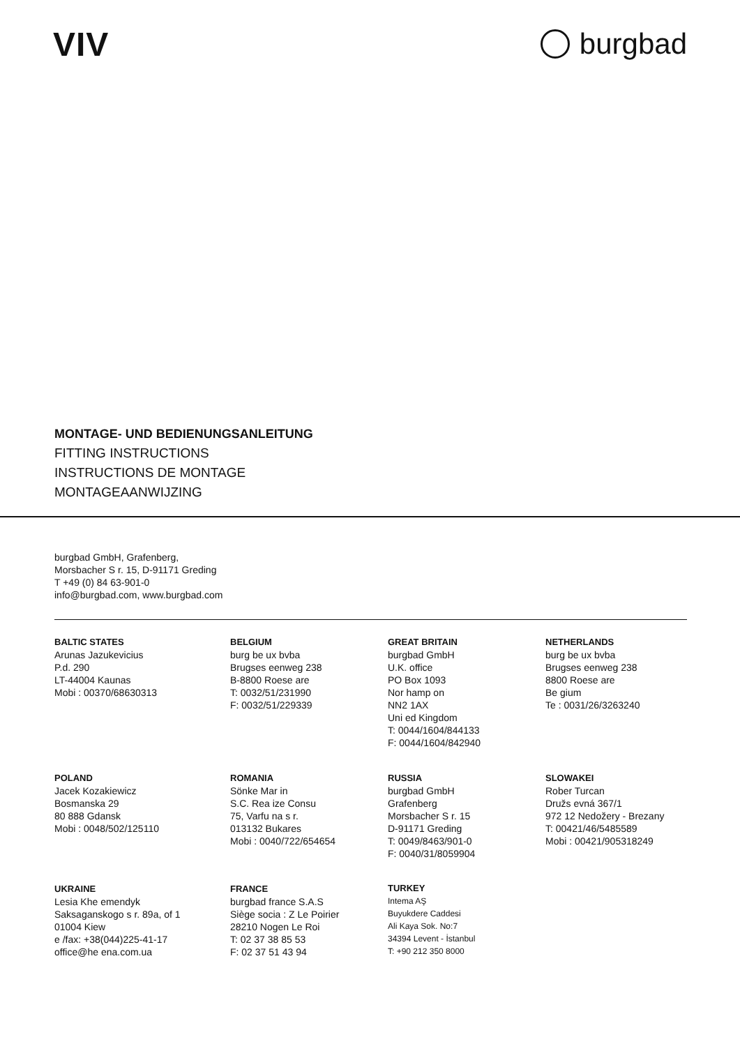VIV burgbad
MONTAGE- UND BEDIENUNGSANLEITUNG
FITTING INSTRUCTIONS
INSTRUCTIONS DE MONTAGE
MONTAGEAANWIJZING
burgbad GmbH, Grafenberg,
Morsbacher S r. 15, D-91171 Greding
T +49 (0) 84 63-901-0
info@burgbad.com, www.burgbad.com
BALTIC STATES
Arunas Jazukevicius
P.d. 290
LT-44004 Kaunas
Mobi : 00370/68630313
BELGIUM
burg be ux bvba
Brugses eenweg 238
B-8800 Roese are
T: 0032/51/231990
F: 0032/51/229339
GREAT BRITAIN
burgbad GmbH
U.K. office
PO Box 1093
Nor hamp on
NN2 1AX
Uni ed Kingdom
T: 0044/1604/844133
F: 0044/1604/842940
NETHERLANDS
burg be ux bvba
Brugses eenweg 238
8800 Roese are
Be gium
Te : 0031/26/3263240
POLAND
Jacek Kozakiewicz
Bosmanska 29
80 888 Gdansk
Mobi : 0048/502/125110
ROMANIA
Sönke Mar in
S.C. Rea ize Consu
75, Varfu na s r.
013132 Bukares
Mobi : 0040/722/654654
RUSSIA
burgbad GmbH
Grafenberg
Morsbacher S r. 15
D-91171 Greding
T: 0049/8463/901-0
F: 0040/31/8059904
SLOWAKEI
Rober Turcan
Družs evná 367/1
972 12 Nedožery - Brezany
T: 00421/46/5485589
Mobi : 00421/905318249
UKRAINE
Lesia Khe emendyk
Saksaganskogo s r. 89a, of 1
01004 Kiew
e /fax: +38(044)225-41-17
office@he ena.com.ua
FRANCE
burgbad france S.A.S
Siège socia : Z Le Poirier
28210 Nogen Le Roi
T: 02 37 38 85 53
F: 02 37 51 43 94
TURKEY
Intema AŞ
Buyukdere Caddesi
Ali Kaya Sok. No:7
34394 Levent - İstanbul
T: +90 212 350 8000